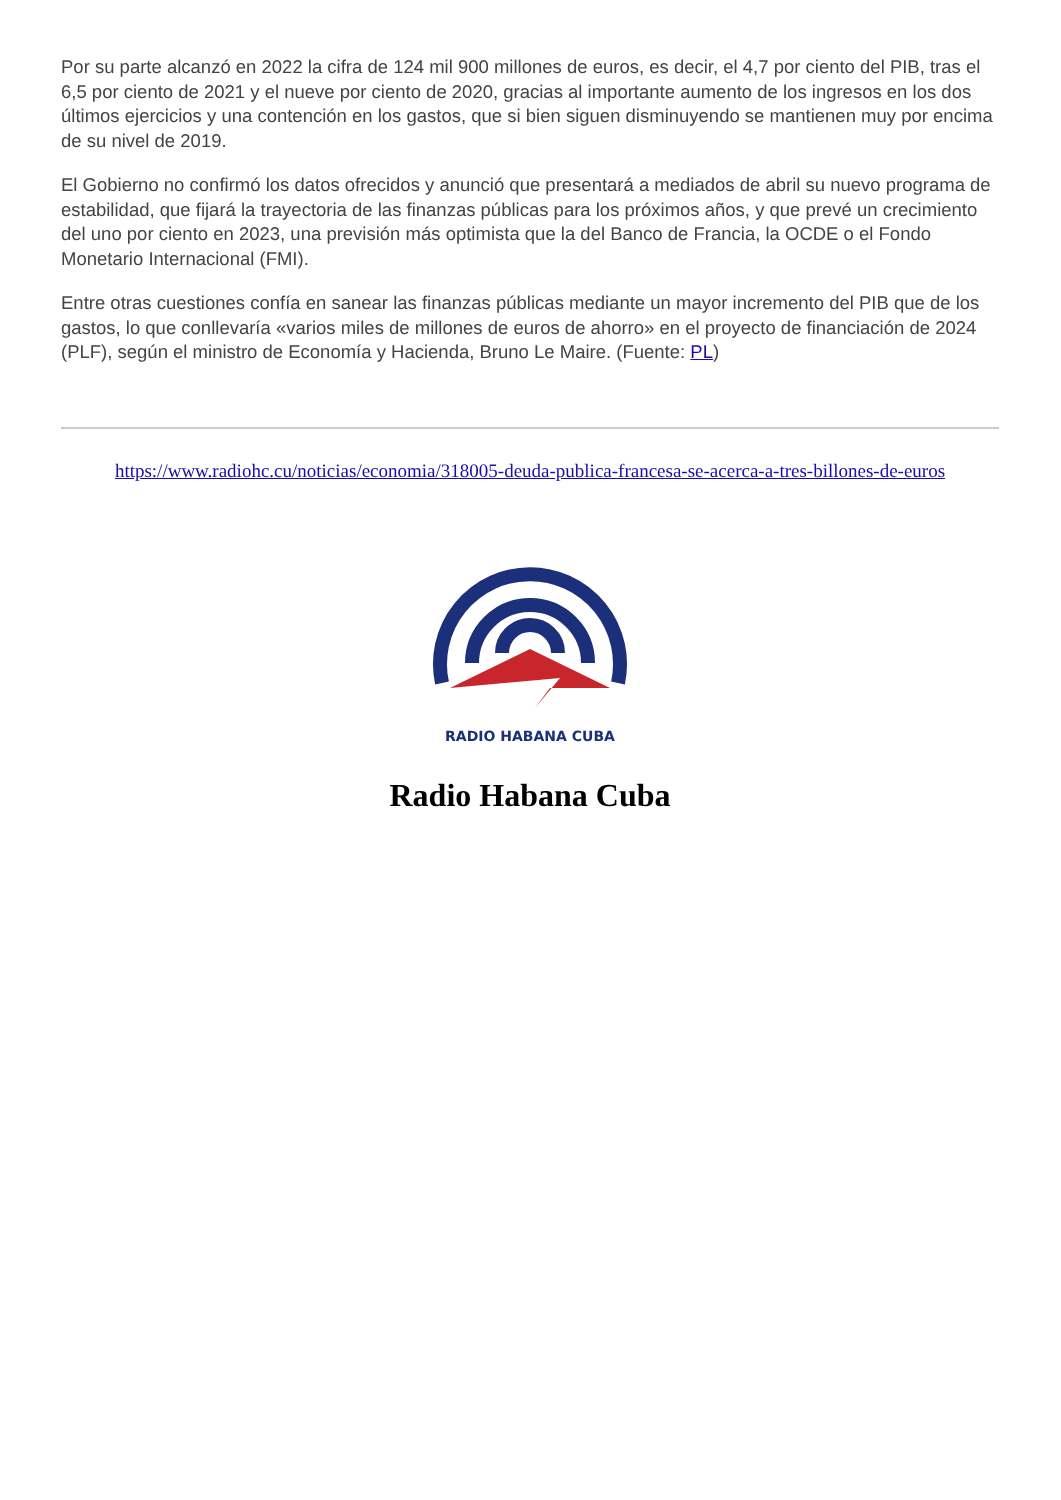Por su parte alcanzó en 2022 la cifra de 124 mil 900 millones de euros, es decir, el 4,7 por ciento del PIB, tras el 6,5 por ciento de 2021 y el nueve por ciento de 2020, gracias al importante aumento de los ingresos en los dos últimos ejercicios y una contención en los gastos, que si bien siguen disminuyendo se mantienen muy por encima de su nivel de 2019.
El Gobierno no confirmó los datos ofrecidos y anunció que presentará a mediados de abril su nuevo programa de estabilidad, que fijará la trayectoria de las finanzas públicas para los próximos años, y que prevé un crecimiento del uno por ciento en 2023, una previsión más optimista que la del Banco de Francia, la OCDE o el Fondo Monetario Internacional (FMI).
Entre otras cuestiones confía en sanear las finanzas públicas mediante un mayor incremento del PIB que de los gastos, lo que conllevaría «varios miles de millones de euros de ahorro» en el proyecto de financiación de 2024 (PLF), según el ministro de Economía y Hacienda, Bruno Le Maire. (Fuente: PL)
https://www.radiohc.cu/noticias/economia/318005-deuda-publica-francesa-se-acerca-a-tres-billones-de-euros
RADIO HABANA CUBA
Radio Habana Cuba